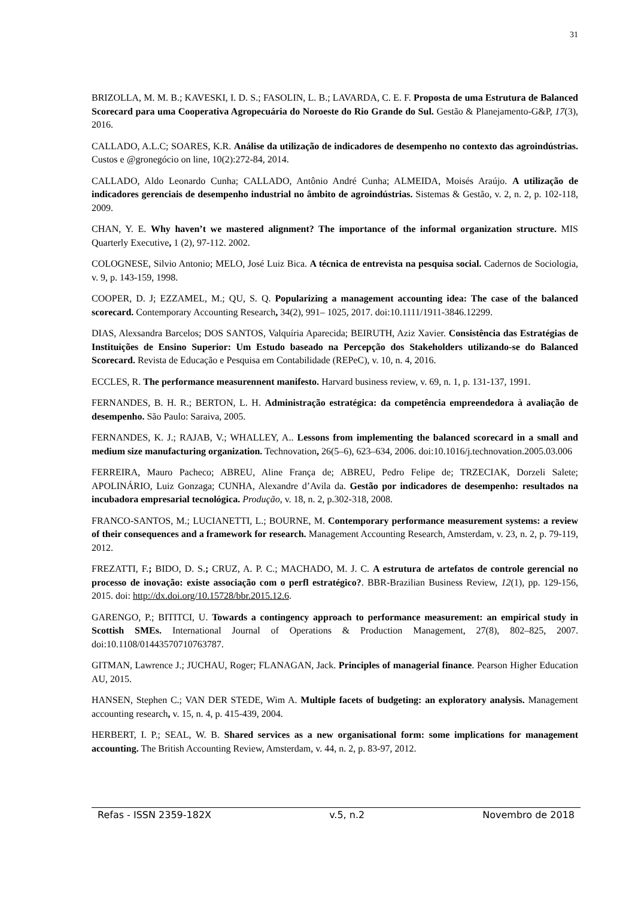31
BRIZOLLA, M. M. B.; KAVESKI, I. D. S.; FASOLIN, L. B.; LAVARDA, C. E. F. Proposta de uma Estrutura de Balanced Scorecard para uma Cooperativa Agropecuária do Noroeste do Rio Grande do Sul. Gestão & Planejamento-G&P, 17(3), 2016.
CALLADO, A.L.C; SOARES, K.R. Análise da utilização de indicadores de desempenho no contexto das agroindústrias. Custos e @gronegócio on line, 10(2):272-84, 2014.
CALLADO, Aldo Leonardo Cunha; CALLADO, Antônio André Cunha; ALMEIDA, Moisés Araújo. A utilização de indicadores gerenciais de desempenho industrial no âmbito de agroindústrias. Sistemas & Gestão, v. 2, n. 2, p. 102-118, 2009.
CHAN, Y. E. Why haven’t we mastered alignment? The importance of the informal organization structure. MIS Quarterly Executive, 1 (2), 97-112. 2002.
COLOGNESE, Silvio Antonio; MELO, José Luiz Bica. A técnica de entrevista na pesquisa social. Cadernos de Sociologia, v. 9, p. 143-159, 1998.
COOPER, D. J; EZZAMEL, M.; QU, S. Q. Popularizing a management accounting idea: The case of the balanced scorecard. Contemporary Accounting Research, 34(2), 991– 1025, 2017. doi:10.1111/1911-3846.12299.
DIAS, Alexsandra Barcelos; DOS SANTOS, Valquíria Aparecida; BEIRUTH, Aziz Xavier. Consistência das Estratégias de Instituições de Ensino Superior: Um Estudo baseado na Percepção dos Stakeholders utilizando-se do Balanced Scorecard. Revista de Educação e Pesquisa em Contabilidade (REPeC), v. 10, n. 4, 2016.
ECCLES, R. The performance measurennent manifesto. Harvard business review, v. 69, n. 1, p. 131-137, 1991.
FERNANDES, B. H. R.; BERTON, L. H. Administração estratégica: da competência empreendedora à avaliação de desempenho. São Paulo: Saraiva, 2005.
FERNANDES, K. J.; RAJAB, V.; WHALLEY, A.. Lessons from implementing the balanced scorecard in a small and medium size manufacturing organization. Technovation, 26(5–6), 623–634, 2006. doi:10.1016/j.technovation.2005.03.006
FERREIRA, Mauro Pacheco; ABREU, Aline França de; ABREU, Pedro Felipe de; TRZECIAK, Dorzeli Salete; APOLINÁRIO, Luiz Gonzaga; CUNHA, Alexandre d’Avila da. Gestão por indicadores de desempenho: resultados na incubadora empresarial tecnológica. Produção, v. 18, n. 2, p.302-318, 2008.
FRANCO-SANTOS, M.; LUCIANETTI, L.; BOURNE, M. Contemporary performance measurement systems: a review of their consequences and a framework for research. Management Accounting Research, Amsterdam, v. 23, n. 2, p. 79-119, 2012.
FREZATTI, F.; BIDO, D. S.; CRUZ, A. P. C.; MACHADO, M. J. C. A estrutura de artefatos de controle gerencial no processo de inovação: existe associação com o perfl estratégico?. BBR-Brazilian Business Review, 12(1), pp. 129-156, 2015. doi: http://dx.doi.org/10.15728/bbr.2015.12.6.
GARENGO, P.; BITITCI, U. Towards a contingency approach to performance measurement: an empirical study in Scottish SMEs. International Journal of Operations & Production Management, 27(8), 802–825, 2007. doi:10.1108/01443570710763787.
GITMAN, Lawrence J.; JUCHAU, Roger; FLANAGAN, Jack. Principles of managerial finance. Pearson Higher Education AU, 2015.
HANSEN, Stephen C.; VAN DER STEDE, Wim A. Multiple facets of budgeting: an exploratory analysis. Management accounting research, v. 15, n. 4, p. 415-439, 2004.
HERBERT, I. P.; SEAL, W. B. Shared services as a new organisational form: some implications for management accounting. The British Accounting Review, Amsterdam, v. 44, n. 2, p. 83-97, 2012.
Refas - ISSN 2359-182X v.5, n.2 Novembro de 2018